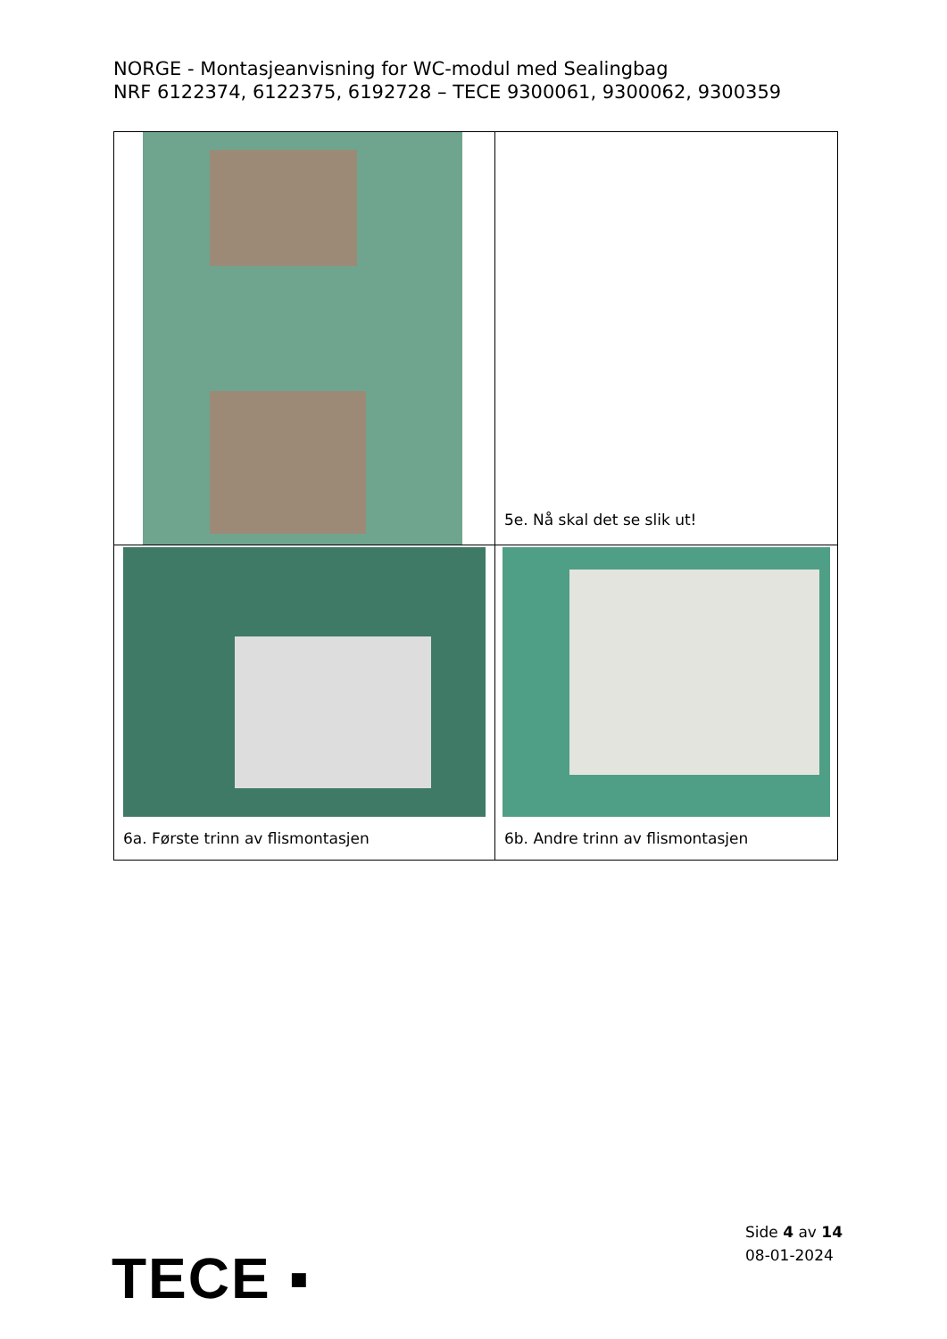NORGE - Montasjeanvisning for WC-modul med Sealingbag
NRF 6122374, 6122375, 6192728 – TECE 9300061, 9300062, 9300359
| | 5e. Nå skal det se slik ut! |
| 6a. Første trinn av flismontasjen | 6b. Andre trinn av flismontasjen |
TECE ▪
Side 4 av 14
08-01-2024